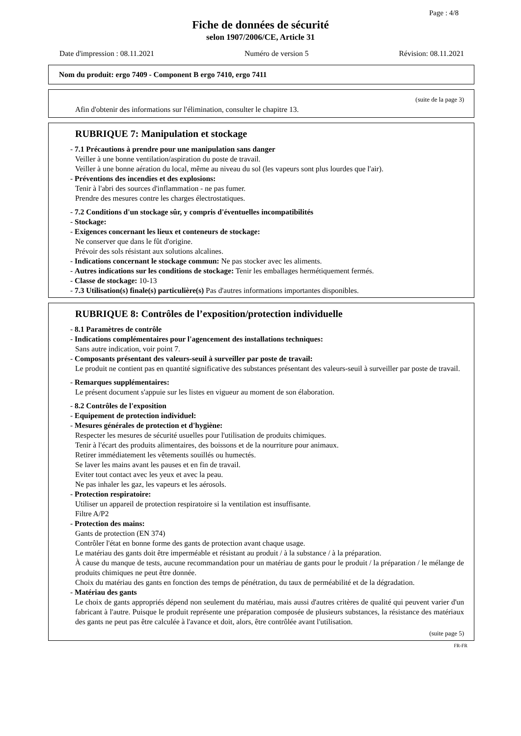Page : 4/8
Fiche de données de sécurité
selon 1907/2006/CE, Article 31
Date d'impression : 08.11.2021 Numéro de version 5 Révision: 08.11.2021
Nom du produit: ergo 7409 - Component B ergo 7410, ergo 7411
(suite de la page 3)
Afin d'obtenir des informations sur l'élimination, consulter le chapitre 13.
RUBRIQUE 7: Manipulation et stockage
- 7.1 Précautions à prendre pour une manipulation sans danger
Veiller à une bonne ventilation/aspiration du poste de travail.
Veiller à une bonne aération du local, même au niveau du sol (les vapeurs sont plus lourdes que l'air).
- Préventions des incendies et des explosions:
Tenir à l'abri des sources d'inflammation - ne pas fumer.
Prendre des mesures contre les charges électrostatiques.
- 7.2 Conditions d'un stockage sûr, y compris d'éventuelles incompatibilités
- Stockage:
- Exigences concernant les lieux et conteneurs de stockage:
Ne conserver que dans le fût d'origine.
Prévoir des sols résistant aux solutions alcalines.
- Indications concernant le stockage commun: Ne pas stocker avec les aliments.
- Autres indications sur les conditions de stockage: Tenir les emballages hermétiquement fermés.
- Classe de stockage: 10-13
- 7.3 Utilisation(s) finale(s) particulière(s) Pas d'autres informations importantes disponibles.
RUBRIQUE 8: Contrôles de l’exposition/protection individuelle
- 8.1 Paramètres de contrôle
- Indications complémentaires pour l'agencement des installations techniques:
Sans autre indication, voir point 7.
- Composants présentant des valeurs-seuil à surveiller par poste de travail:
Le produit ne contient pas en quantité significative des substances présentant des valeurs-seuil à surveiller par poste de travail.
- Remarques supplémentaires:
Le présent document s'appuie sur les listes en vigueur au moment de son élaboration.
- 8.2 Contrôles de l'exposition
- Equipement de protection individuel:
- Mesures générales de protection et d'hygiène:
Respecter les mesures de sécurité usuelles pour l'utilisation de produits chimiques.
Tenir à l'écart des produits alimentaires, des boissons et de la nourriture pour animaux.
Retirer immédiatement les vêtements souillés ou humectés.
Se laver les mains avant les pauses et en fin de travail.
Eviter tout contact avec les yeux et avec la peau.
Ne pas inhaler les gaz, les vapeurs et les aérosols.
- Protection respiratoire:
Utiliser un appareil de protection respiratoire si la ventilation est insuffisante.
Filtre A/P2
- Protection des mains:
Gants de protection (EN 374)
Contrôler l'état en bonne forme des gants de protection avant chaque usage.
Le matériau des gants doit être imperméable et résistant au produit / à la substance / à la préparation.
À cause du manque de tests, aucune recommandation pour un matériau de gants pour le produit / la préparation / le mélange de produits chimiques ne peut être donnée.
Choix du matériau des gants en fonction des temps de pénétration, du taux de perméabilité et de la dégradation.
- Matériau des gants
Le choix de gants appropriés dépend non seulement du matériau, mais aussi d'autres critères de qualité qui peuvent varier d'un fabricant à l'autre. Puisque le produit représente une préparation composée de plusieurs substances, la résistance des matériaux des gants ne peut pas être calculée à l'avance et doit, alors, être contrôlée avant l'utilisation.
(suite page 5)
FR-FR